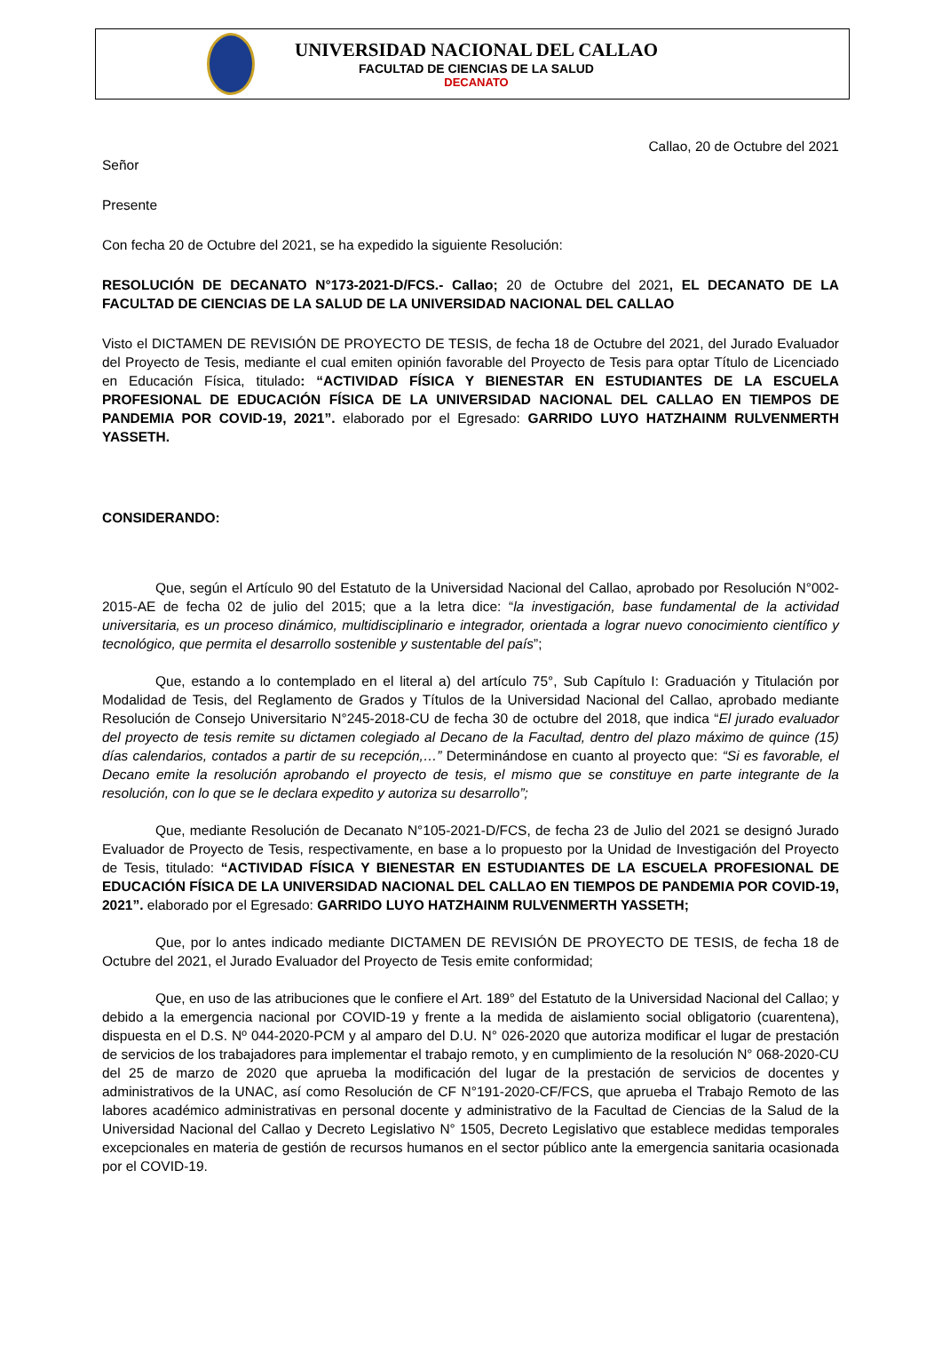UNIVERSIDAD NACIONAL DEL CALLAO
FACULTAD DE CIENCIAS DE LA SALUD
DECANATO
Callao, 20 de Octubre del 2021
Señor
Presente
Con fecha 20 de Octubre del 2021, se ha expedido la siguiente Resolución:
RESOLUCIÓN DE DECANATO N°173-2021-D/FCS.- Callao; 20 de Octubre del 2021, EL DECANATO DE LA FACULTAD DE CIENCIAS DE LA SALUD DE LA UNIVERSIDAD NACIONAL DEL CALLAO
Visto el DICTAMEN DE REVISIÓN DE PROYECTO DE TESIS, de fecha 18 de Octubre del 2021, del Jurado Evaluador del Proyecto de Tesis, mediante el cual emiten opinión favorable del Proyecto de Tesis para optar Título de Licenciado en Educación Física, titulado: “ACTIVIDAD FÍSICA Y BIENESTAR EN ESTUDIANTES DE LA ESCUELA PROFESIONAL DE EDUCACIÓN FÍSICA DE LA UNIVERSIDAD NACIONAL DEL CALLAO EN TIEMPOS DE PANDEMIA POR COVID-19, 2021”. elaborado por el Egresado: GARRIDO LUYO HATZHAINM RULVENMERTH YASSETH.
CONSIDERANDO:
Que, según el Artículo 90 del Estatuto de la Universidad Nacional del Callao, aprobado por Resolución N°002-2015-AE de fecha 02 de julio del 2015; que a la letra dice: “la investigación, base fundamental de la actividad universitaria, es un proceso dinámico, multidisciplinario e integrador, orientada a lograr nuevo conocimiento científico y tecnológico, que permita el desarrollo sostenible y sustentable del país”;
Que, estando a lo contemplado en el literal a) del artículo 75°, Sub Capítulo I: Graduación y Titulación por Modalidad de Tesis, del Reglamento de Grados y Títulos de la Universidad Nacional del Callao, aprobado mediante Resolución de Consejo Universitario N°245-2018-CU de fecha 30 de octubre del 2018, que indica “El jurado evaluador del proyecto de tesis remite su dictamen colegiado al Decano de la Facultad, dentro del plazo máximo de quince (15) días calendarios, contados a partir de su recepción,…” Determinándose en cuanto al proyecto que: “Si es favorable, el Decano emite la resolución aprobando el proyecto de tesis, el mismo que se constituye en parte integrante de la resolución, con lo que se le declara expedito y autoriza su desarrollo”;
Que, mediante Resolución de Decanato N°105-2021-D/FCS, de fecha 23 de Julio del 2021 se designó Jurado Evaluador de Proyecto de Tesis, respectivamente, en base a lo propuesto por la Unidad de Investigación del Proyecto de Tesis, titulado: “ACTIVIDAD FÍSICA Y BIENESTAR EN ESTUDIANTES DE LA ESCUELA PROFESIONAL DE EDUCACIÓN FÍSICA DE LA UNIVERSIDAD NACIONAL DEL CALLAO EN TIEMPOS DE PANDEMIA POR COVID-19, 2021”. elaborado por el Egresado: GARRIDO LUYO HATZHAINM RULVENMERTH YASSETH;
Que, por lo antes indicado mediante DICTAMEN DE REVISIÓN DE PROYECTO DE TESIS, de fecha 18 de Octubre del 2021, el Jurado Evaluador del Proyecto de Tesis emite conformidad;
Que, en uso de las atribuciones que le confiere el Art. 189° del Estatuto de la Universidad Nacional del Callao; y debido a la emergencia nacional por COVID-19 y frente a la medida de aislamiento social obligatorio (cuarentena), dispuesta en el D.S. Nº 044-2020-PCM y al amparo del D.U. N° 026-2020 que autoriza modificar el lugar de prestación de servicios de los trabajadores para implementar el trabajo remoto, y en cumplimiento de la resolución N° 068-2020-CU del 25 de marzo de 2020 que aprueba la modificación del lugar de la prestación de servicios de docentes y administrativos de la UNAC, así como Resolución de CF N°191-2020-CF/FCS, que aprueba el Trabajo Remoto de las labores académico administrativas en personal docente y administrativo de la Facultad de Ciencias de la Salud de la Universidad Nacional del Callao y Decreto Legislativo N° 1505, Decreto Legislativo que establece medidas temporales excepcionales en materia de gestión de recursos humanos en el sector público ante la emergencia sanitaria ocasionada por el COVID-19.